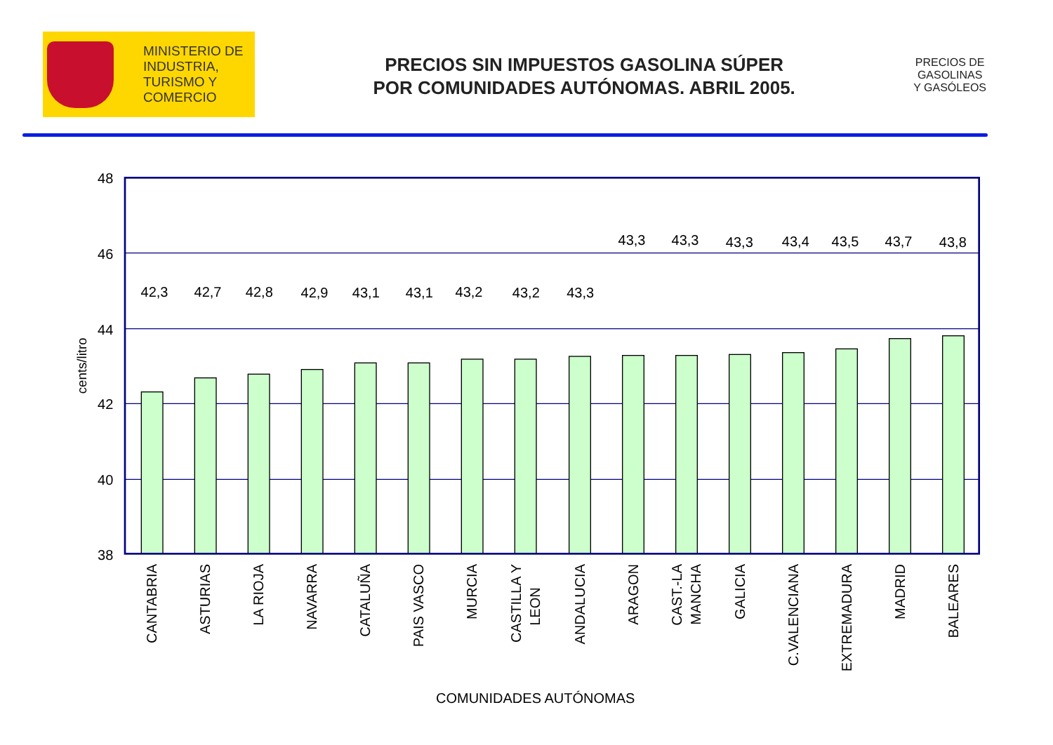MINISTERIO DE
INDUSTRIA,
TURISMO Y
COMERCIO
PRECIOS SIN IMPUESTOS GASOLINA SÚPER
POR COMUNIDADES AUTÓNOMAS. ABRIL 2005.
PRECIOS DE
GASOLINAS
Y GASÓLEOS
48
46
44
42
40
38
cents/litro
42,3
42,7
42,8
42,9
43,1
43,1
43,2
43,2
43,3
43,3
43,3
43,3
43,4
43,5
43,7
43,8
CANTABRIA
ASTURIAS
LA RIOJA
NAVARRA
CATALUÑA
PAIS VASCO
MURCIA
CASTILLA Y
LEON
ANDALUCIA
ARAGON
CAST.-LA
MANCHA
GALICIA
C.VALENCIANA
EXTREMADURA
MADRID
BALEARES
COMUNIDADES AUTÓNOMAS